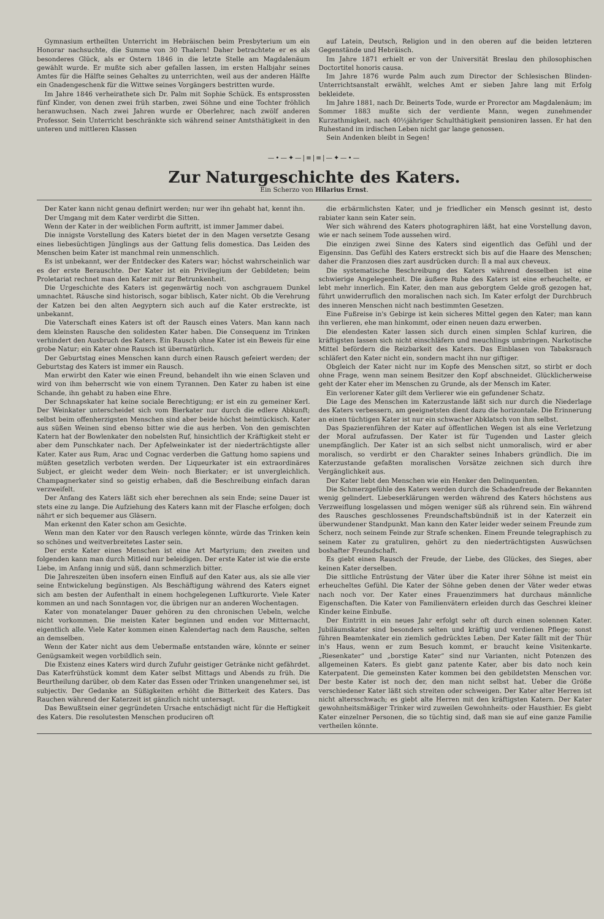Gymnasium ertheilten Unterricht im Hebräischen beim Presbyterium um ein Honorar nachsuchte, die Summe von 30 Thalern! Daher betrachtete er es als besonderes Glück, als er Ostern 1846 in die letzte Stelle am Magdalenäum gewählt wurde. Er mußte sich aber gefallen lassen, im ersten Halbjahr seines Amtes für die Hälfte seines Gehaltes zu unterrichten, weil aus der anderen Hälfte ein Gnadengeschenk für die Wittwe seines Vorgängers bestritten wurde.
Im Jahre 1846 verheirathete sich Dr. Palm mit Sophie Schück. Es entsprossten fünf Kinder, von denen zwei früh starben, zwei Söhne und eine Tochter fröhlich heranwuchsen. Nach zwei Jahren wurde er Oberlehrer, nach zwölf anderen Professor. Sein Unterricht beschränkte sich während seiner Amtsthätigkeit in den unteren und mittleren Klassen
auf Latein, Deutsch, Religion und in den oberen auf die beiden letzteren Gegenstände und Hebräisch.
Im Jahre 1871 erhielt er von der Universität Breslau den philosophischen Doctortitel honoris causa.
Im Jahre 1876 wurde Palm auch zum Director der Schlesischen Blinden-Unterrichtsanstalt erwählt, welches Amt er sieben Jahre lang mit Erfolg bekleidete.
Im Jahre 1881, nach Dr. Beinerts Tode, wurde er Prorector am Magdalenäum; im Sommer 1883 mußte sich der verdiente Mann, wegen zunehmender Kurzathmigkeit, nach 40½jähriger Schulthätigkeit pensioniren lassen. Er hat den Ruhestand im irdischen Leben nicht gar lange genossen.
Sein Andenken bleibt in Segen!
—•—✦—|≡|≡|—✦—•—
Zur Naturgeschichte des Katers.
Ein Scherzo von Hilarius Ernst.
Der Kater kann nicht genau definirt werden; nur wer ihn gehabt hat, kennt ihn.
Der Umgang mit dem Kater verdirbt die Sitten.
Wenn der Kater in der weiblichen Form auftritt, ist immer Jammer dabei.
Die innigste Vorstellung des Katers bietet der in den Magen versetzte Gesang eines liebesüchtigen Jünglings aus der Gattung felis domestica. Das Leiden des Menschen beim Kater ist manchmal rein unmenschlich.
Es ist unbekannt, wer der Entdecker des Katers war; höchst wahrscheinlich war es der erste Berauschte. Der Kater ist ein Privilegium der Gebildeten; beim Proletariat rechnet man den Kater mit zur Betrunkenheit.
Die Urgeschichte des Katers ist gegenwärtig noch von aschgrauem Dunkel umnachtet. Räusche sind historisch, sogar biblisch, Kater nicht. Ob die Verehrung der Katzen bei den alten Aegyptern sich auch auf die Kater erstreckte, ist unbekannt.
Die Vaterschaft eines Katers ist oft der Rausch eines Vaters. Man kann nach dem kleinsten Rausche den solidesten Kater haben. Die Consequenz im Trinken verhindert den Ausbruch des Katers. Ein Rausch ohne Kater ist ein Beweis für eine grobe Natur; ein Kater ohne Rausch ist übernatürlich.
Der Geburtstag eines Menschen kann durch einen Rausch gefeiert werden; der Geburtstag des Katers ist immer ein Rausch.
Man erwirbt den Kater wie einen Freund, behandelt ihn wie einen Sclaven und wird von ihm beherrscht wie von einem Tyrannen. Den Kater zu haben ist eine Schande, ihn gehabt zu haben eine Ehre.
Der Schnapskater hat keine sociale Berechtigung; er ist ein zu gemeiner Kerl. Der Weinkater unterscheidet sich vom Bierkater nur durch die edlere Abkunft; selbst beim offenherzigsten Menschen sind aber beide höchst heimtückisch. Kater aus süßen Weinen sind ebenso bitter wie die aus herben. Von den gemischten Katern hat der Bowlenkater den nobelsten Ruf, hinsichtlich der Kräftigkeit steht er aber dem Punschkater nach. Der Apfelweinkater ist der niederträchtigste aller Kater. Kater aus Rum, Arac und Cognac verderben die Gattung homo sapiens und müßten gesetzlich verboten werden. Der Liqueurkater ist ein extraordinäres Subject, er gleicht weder dem Wein- noch Bierkater; er ist unvergleichlich. Champagnerkater sind so geistig erhaben, daß die Beschreibung einfach daran verzweifelt.
Der Anfang des Katers läßt sich eher berechnen als sein Ende; seine Dauer ist stets eine zu lange. Die Aufziehung des Katers kann mit der Flasche erfolgen; doch nährt er sich bequemer aus Gläsern.
Man erkennt den Kater schon am Gesichte.
Wenn man den Kater vor den Rausch verlegen könnte, würde das Trinken kein so schönes und weitverbreitetes Laster sein.
Der erste Kater eines Menschen ist eine Art Martyrium; den zweiten und folgenden kann man durch Mitleid nur beleidigen. Der erste Kater ist wie die erste Liebe, im Anfang innig und süß, dann schmerzlich bitter.
Die Jahreszeiten üben insofern einen Einfluß auf den Kater aus, als sie alle vier seine Entwickelung begünstigen. Als Beschäftigung während des Katers eignet sich am besten der Aufenthalt in einem hochgelegenen Luftkurorte. Viele Kater kommen an und nach Sonntagen vor, die übrigen nur an anderen Wochentagen.
Kater von monatelanger Dauer gehören zu den chronischen Uebeln, welche nicht vorkommen. Die meisten Kater beginnen und enden vor Mitternacht, eigentlich alle. Viele Kater kommen einen Kalendertag nach dem Rausche, selten an demselben.
Wenn der Kater nicht aus dem Uebermaße entstanden wäre, könnte er seiner Genügsamkeit wegen vorbildlich sein.
Die Existenz eines Katers wird durch Zufuhr geistiger Getränke nicht gefährdet. Das Katerfrühstück kommt dem Kater selbst Mittags und Abends zu früh. Die Beurtheilung darüber, ob dem Kater das Essen oder Trinken unangenehmer sei, ist subjectiv. Der Gedanke an Süßigkeiten erhöht die Bitterkeit des Katers. Das Rauchen während der Katerzeit ist gänzlich nicht untersagt.
Das Bewußtsein einer gegründeten Ursache entschädigt nicht für die Heftigkeit des Katers. Die resolutesten Menschen produciren oft
die erbärmlichsten Kater, und je friedlicher ein Mensch gesinnt ist, desto rabiater kann sein Kater sein.
Wer sich während des Katers photographiren läßt, hat eine Vorstellung davon, wie er nach seinem Tode aussehen wird.
Die einzigen zwei Sinne des Katers sind eigentlich das Gefühl und der Eigensinn. Das Gefühl des Katers erstreckt sich bis auf die Haare des Menschen; daher die Franzosen dies zart ausdrücken durch: Il a mal aux cheveux.
Die systematische Beschreibung des Katers während desselben ist eine schwierige Angelegenheit. Die äußere Ruhe des Katers ist eine erheuchelte, er lebt mehr innerlich. Ein Kater, den man aus geborgtem Gelde groß gezogen hat, führt unwiderruflich den moralischen nach sich. Im Kater erfolgt der Durchbruch des inneren Menschen nicht nach bestimmten Gesetzen.
Eine Fußreise in's Gebirge ist kein sicheres Mittel gegen den Kater; man kann ihn verlieren, ehe man hinkommt, oder einen neuen dazu erwerben.
Die elendesten Kater lassen sich durch einen simplen Schlaf kuriren, die kräftigsten lassen sich nicht einschläfern und meuchlings umbringen. Narkotische Mittel befördern die Reizbarkeit des Katers. Das Einblasen von Tabaksrauch schläfert den Kater nicht ein, sondern macht ihn nur giftiger.
Obgleich der Kater nicht nur im Kopfe des Menschen sitzt, so stirbt er doch ohne Frage, wenn man seinem Besitzer den Kopf abschneidet. Glücklicherweise geht der Kater eher im Menschen zu Grunde, als der Mensch im Kater.
Ein verlorener Kater gilt dem Verlierer wie ein gefundener Schatz.
Die Lage des Menschen im Katerzustande läßt sich nur durch die Niederlage des Katers verbessern, am geeignetsten dient dazu die horizontale. Die Erinnerung an einen tüchtigen Kater ist nur ein schwacher Abklatsch von ihm selbst.
Das Spazierenführen der Kater auf öffentlichen Wegen ist als eine Verletzung der Moral aufzufassen. Der Kater ist für Tugenden und Laster gleich unempfänglich. Der Kater ist an sich selbst nicht unmoralisch, wird er aber moralisch, so verdirbt er den Charakter seines Inhabers gründlich. Die im Katerzustande gefaßten moralischen Vorsätze zeichnen sich durch ihre Vergänglichkeit aus.
Der Kater liebt den Menschen wie ein Henker den Delinquenten.
Die Schmerzgefühle des Katers werden durch die Schadenfreude der Bekannten wenig gelindert. Liebeserklärungen werden während des Katers höchstens aus Verzweiflung losgelassen und mögen weniger süß als rührend sein. Ein während des Rausches geschlossenes Freundschaftsbündniß ist in der Katerzeit ein überwundener Standpunkt. Man kann den Kater leider weder seinem Freunde zum Scherz, noch seinem Feinde zur Strafe schenken. Einem Freunde telegraphisch zu seinem Kater zu gratuliren, gehört zu den niederträchtigsten Auswüchsen boshafter Freundschaft.
Es giebt einen Rausch der Freude, der Liebe, des Glückes, des Sieges, aber keinen Kater derselben.
Die sittliche Entrüstung der Väter über die Kater ihrer Söhne ist meist ein erheucheltes Gefühl. Die Kater der Söhne geben denen der Väter weder etwas nach noch vor. Der Kater eines Frauenzimmers hat durchaus männliche Eigenschaften. Die Kater von Familienvätern erleiden durch das Geschrei kleiner Kinder keine Einbuße.
Der Eintritt in ein neues Jahr erfolgt sehr oft durch einen solennen Kater. Jubiläumskater sind besonders selten und kräftig und verdienen Pflege; sonst führen Beamtenkater ein ziemlich gedrücktes Leben. Der Kater fällt mit der Thür in's Haus, wenn er zum Besuch kommt, er braucht keine Visitenkarte. „Riesenkater“ und „borstige Kater“ sind nur Varianten, nicht Potenzen des allgemeinen Katers. Es giebt ganz patente Kater, aber bis dato noch kein Katerpatent. Die gemeinsten Kater kommen bei den gebildetsten Menschen vor. Der beste Kater ist noch der, den man nicht selbst hat. Ueber die Größe verschiedener Kater läßt sich streiten oder schweigen. Der Kater alter Herren ist nicht altersschwach; es giebt alte Herren mit den kräftigsten Katern. Der Kater gewohnheitsmäßiger Trinker wird zuweilen Gewohnheits- oder Hausthier. Es giebt Kater einzelner Personen, die so tüchtig sind, daß man sie auf eine ganze Familie vertheilen könnte.